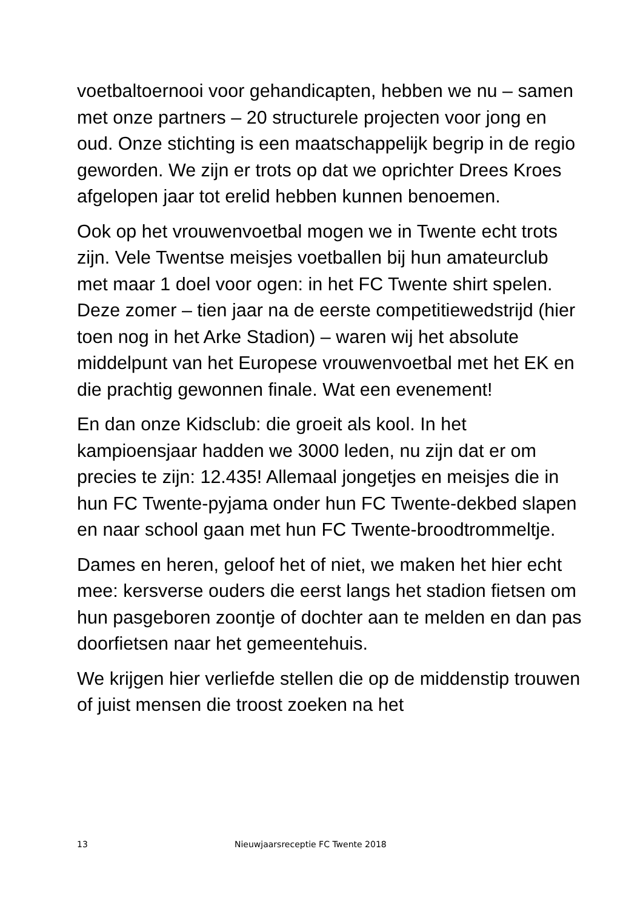voetbaltoernooi voor gehandicapten, hebben we nu – samen met onze partners – 20 structurele projecten voor jong en oud. Onze stichting is een maatschappelijk begrip in de regio geworden. We zijn er trots op dat we oprichter Drees Kroes afgelopen jaar tot erelid hebben kunnen benoemen.
Ook op het vrouwenvoetbal mogen we in Twente echt trots zijn. Vele Twentse meisjes voetballen bij hun amateurclub met maar 1 doel voor ogen: in het FC Twente shirt spelen. Deze zomer – tien jaar na de eerste competitiewedstrijd (hier toen nog in het Arke Stadion) – waren wij het absolute middelpunt van het Europese vrouwenvoetbal met het EK en die prachtig gewonnen finale. Wat een evenement!
En dan onze Kidsclub: die groeit als kool. In het kampioensjaar hadden we 3000 leden, nu zijn dat er om precies te zijn: 12.435! Allemaal jongetjes en meisjes die in hun FC Twente-pyjama onder hun FC Twente-dekbed slapen en naar school gaan met hun FC Twente-broodtrommeltje.
Dames en heren, geloof het of niet, we maken het hier echt mee: kersverse ouders die eerst langs het stadion fietsen om hun pasgeboren zoontje of dochter aan te melden en dan pas doorfietsen naar het gemeentehuis.
We krijgen hier verliefde stellen die op de middenstip trouwen of juist mensen die troost zoeken na het
13 Nieuwjaarsreceptie FC Twente 2018